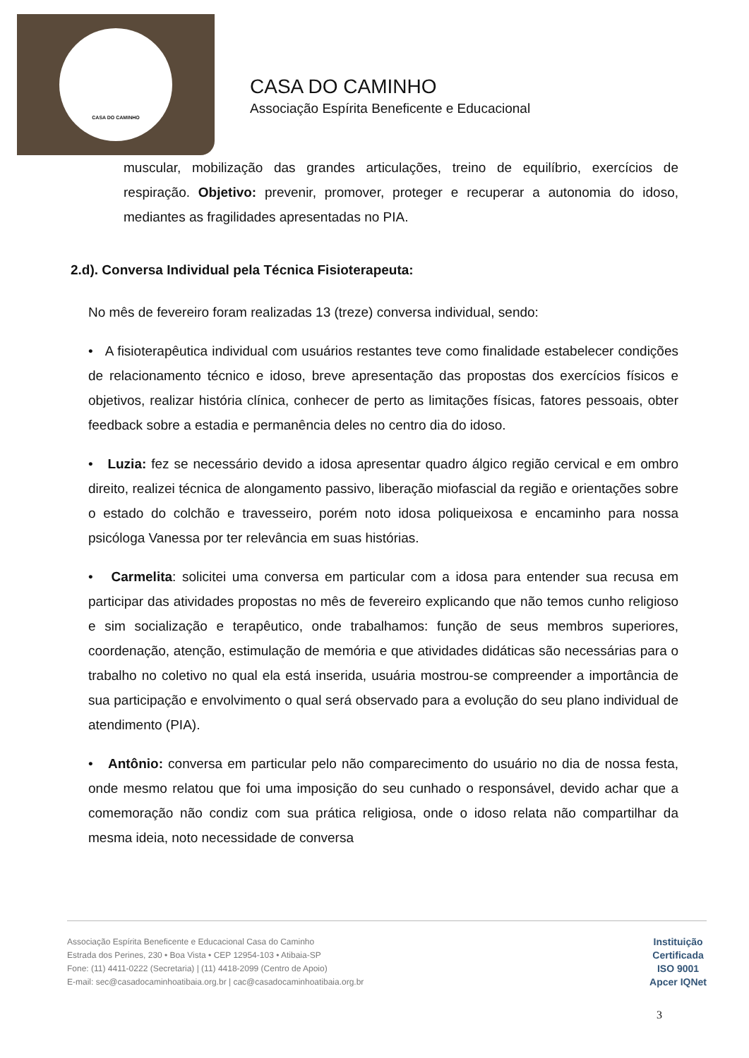CASA DO CAMINHO
CASA DO CAMINHO
Associação Espírita Beneficente e Educacional
muscular, mobilização das grandes articulações, treino de equilíbrio, exercícios de respiração. Objetivo: prevenir, promover, proteger e recuperar a autonomia do idoso, mediantes as fragilidades apresentadas no PIA.
2.d). Conversa Individual pela Técnica Fisioterapeuta:
No mês de fevereiro foram realizadas 13 (treze) conversa individual, sendo:
• A fisioterapêutica individual com usuários restantes teve como finalidade estabelecer condições de relacionamento técnico e idoso, breve apresentação das propostas dos exercícios físicos e objetivos, realizar história clínica, conhecer de perto as limitações físicas, fatores pessoais, obter feedback sobre a estadia e permanência deles no centro dia do idoso.
• Luzia: fez se necessário devido a idosa apresentar quadro álgico região cervical e em ombro direito, realizei técnica de alongamento passivo, liberação miofascial da região e orientações sobre o estado do colchão e travesseiro, porém noto idosa poliqueixosa e encaminho para nossa psicóloga Vanessa por ter relevância em suas histórias.
• Carmelita: solicitei uma conversa em particular com a idosa para entender sua recusa em participar das atividades propostas no mês de fevereiro explicando que não temos cunho religioso e sim socialização e terapêutico, onde trabalhamos: função de seus membros superiores, coordenação, atenção, estimulação de memória e que atividades didáticas são necessárias para o trabalho no coletivo no qual ela está inserida, usuária mostrou-se compreender a importância de sua participação e envolvimento o qual será observado para a evolução do seu plano individual de atendimento (PIA).
• Antônio: conversa em particular pelo não comparecimento do usuário no dia de nossa festa, onde mesmo relatou que foi uma imposição do seu cunhado o responsável, devido achar que a comemoração não condiz com sua prática religiosa, onde o idoso relata não compartilhar da mesma ideia, noto necessidade de conversa
Associação Espírita Beneficente e Educacional Casa do Caminho
Estrada dos Perines, 230 • Boa Vista • CEP 12954-103 • Atibaia-SP
Fone: (11) 4411-0222 (Secretaria) | (11) 4418-2099 (Centro de Apoio)
E-mail: sec@casadocaminhoatibaia.org.br | cac@casadocaminhoatibaia.org.br
Instituição
Certificada
ISO 9001
Apcer IQNet
3